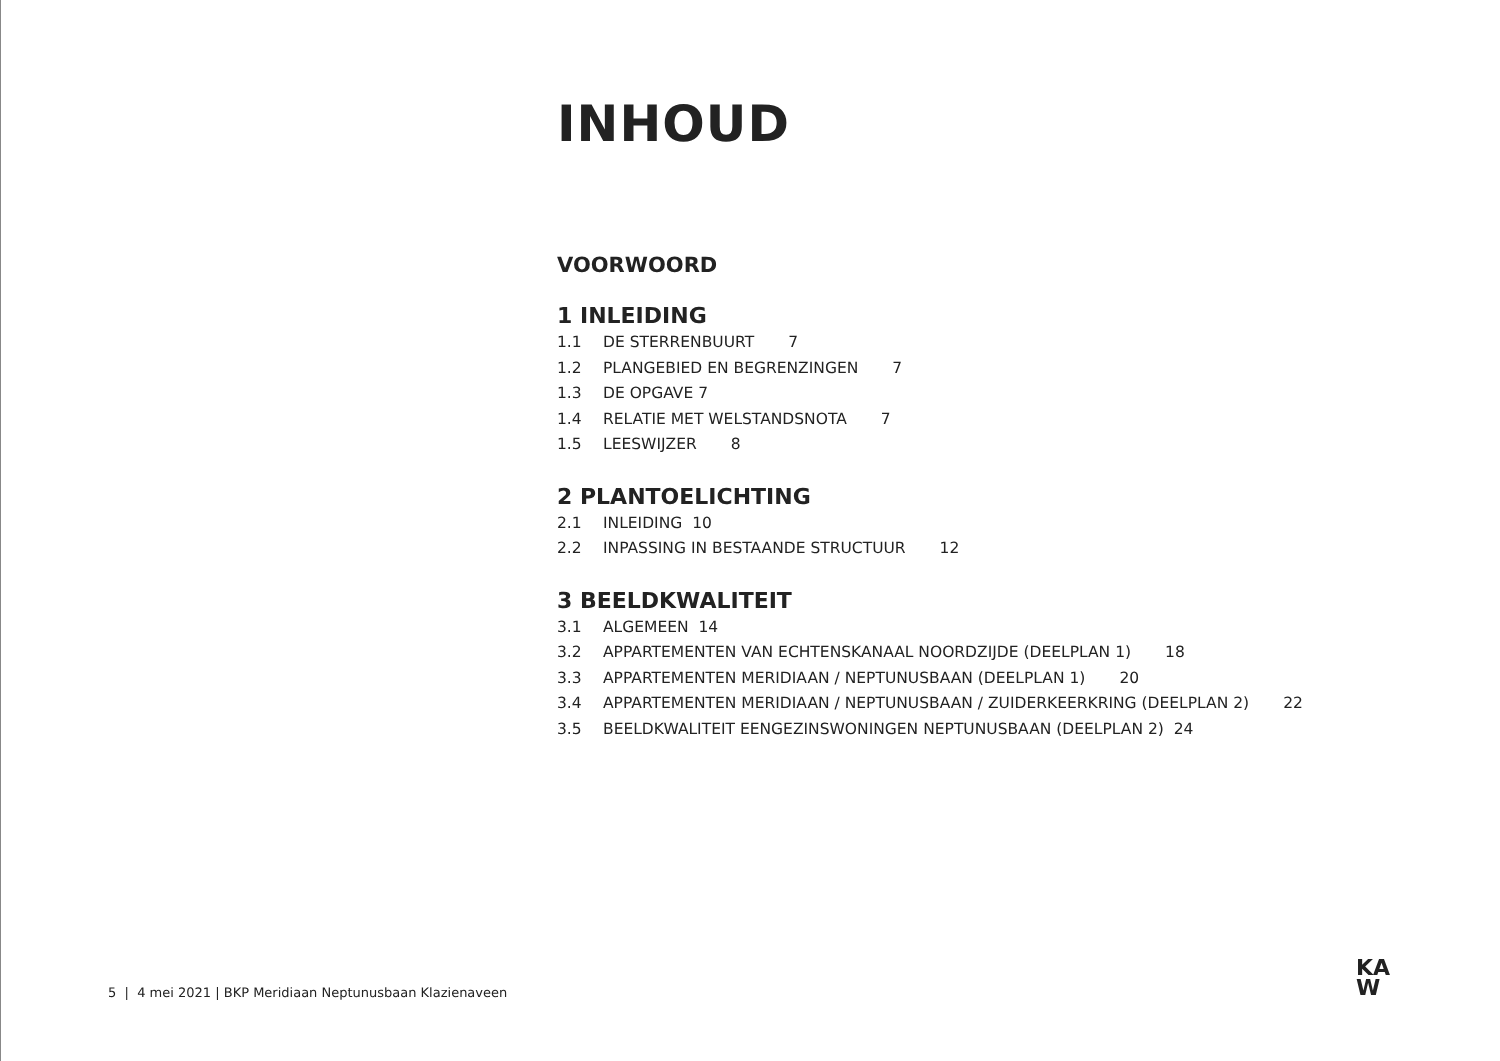INHOUD
VOORWOORD
1 INLEIDING
1.1 DE STERRENBUURT 7
1.2 PLANGEBIED EN BEGRENZINGEN 7
1.3 DE OPGAVE 7
1.4 RELATIE MET WELSTANDSNOTA 7
1.5 LEESWIJZER 8
2 PLANTOELICHTING
2.1 INLEIDING 10
2.2 INPASSING IN BESTAANDE STRUCTUUR 12
3 BEELDKWALITEIT
3.1 ALGEMEEN 14
3.2 APPARTEMENTEN VAN ECHTENSKANAAL NOORDZIJDE (DEELPLAN 1) 18
3.3 APPARTEMENTEN MERIDIAAN / NEPTUNUSBAAN (DEELPLAN 1) 20
3.4 APPARTEMENTEN MERIDIAAN / NEPTUNUSBAAN / ZUIDERKEERKRING (DEELPLAN 2) 22
3.5 BEELDKWALITEIT EENGEZINSWONINGEN NEPTUNUSBAAN (DEELPLAN 2) 24
5 | 4 mei 2021 | BKP Meridiaan Neptunusbaan Klazienaveen
KA
W